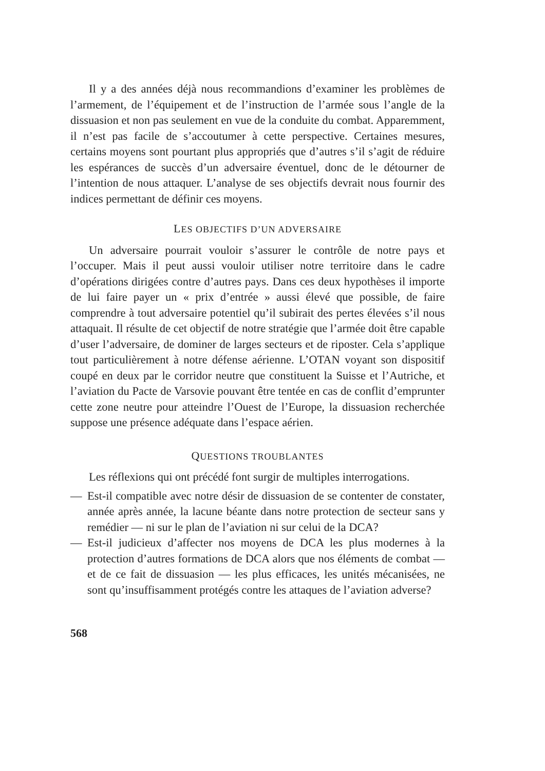Il y a des années déjà nous recommandions d’examiner les problèmes de l’armement, de l’équipement et de l’instruction de l’armée sous l’angle de la dissuasion et non pas seulement en vue de la conduite du combat. Apparemment, il n’est pas facile de s’accoutumer à cette perspective. Certaines mesures, certains moyens sont pourtant plus appropriés que d’autres s’il s’agit de réduire les espérances de succès d’un adversaire éventuel, donc de le détourner de l’intention de nous attaquer. L’analyse de ses objectifs devrait nous fournir des indices permettant de définir ces moyens.
LES OBJECTIFS D’UN ADVERSAIRE
Un adversaire pourrait vouloir s’assurer le contrôle de notre pays et l’occuper. Mais il peut aussi vouloir utiliser notre territoire dans le cadre d’opérations dirigées contre d’autres pays. Dans ces deux hypothèses il importe de lui faire payer un « prix d’entrée » aussi élevé que possible, de faire comprendre à tout adversaire potentiel qu’il subirait des pertes élevées s’il nous attaquait. Il résulte de cet objectif de notre stratégie que l’armée doit être capable d’user l’adversaire, de dominer de larges secteurs et de riposter. Cela s’applique tout particulièrement à notre défense aérienne. L’OTAN voyant son dispositif coupé en deux par le corridor neutre que constituent la Suisse et l’Autriche, et l’aviation du Pacte de Varsovie pouvant être tentée en cas de conflit d’emprunter cette zone neutre pour atteindre l’Ouest de l’Europe, la dissuasion recherchée suppose une présence adéquate dans l’espace aérien.
QUESTIONS TROUBLANTES
Les réflexions qui ont précédé font surgir de multiples interrogations.
— Est-il compatible avec notre désir de dissuasion de se contenter de constater, année après année, la lacune béante dans notre protection de secteur sans y remédier — ni sur le plan de l’aviation ni sur celui de la DCA?
— Est-il judicieux d’affecter nos moyens de DCA les plus modernes à la protection d’autres formations de DCA alors que nos éléments de combat — et de ce fait de dissuasion — les plus efficaces, les unités mécanisées, ne sont qu’insuffisamment protégés contre les attaques de l’aviation adverse?
568